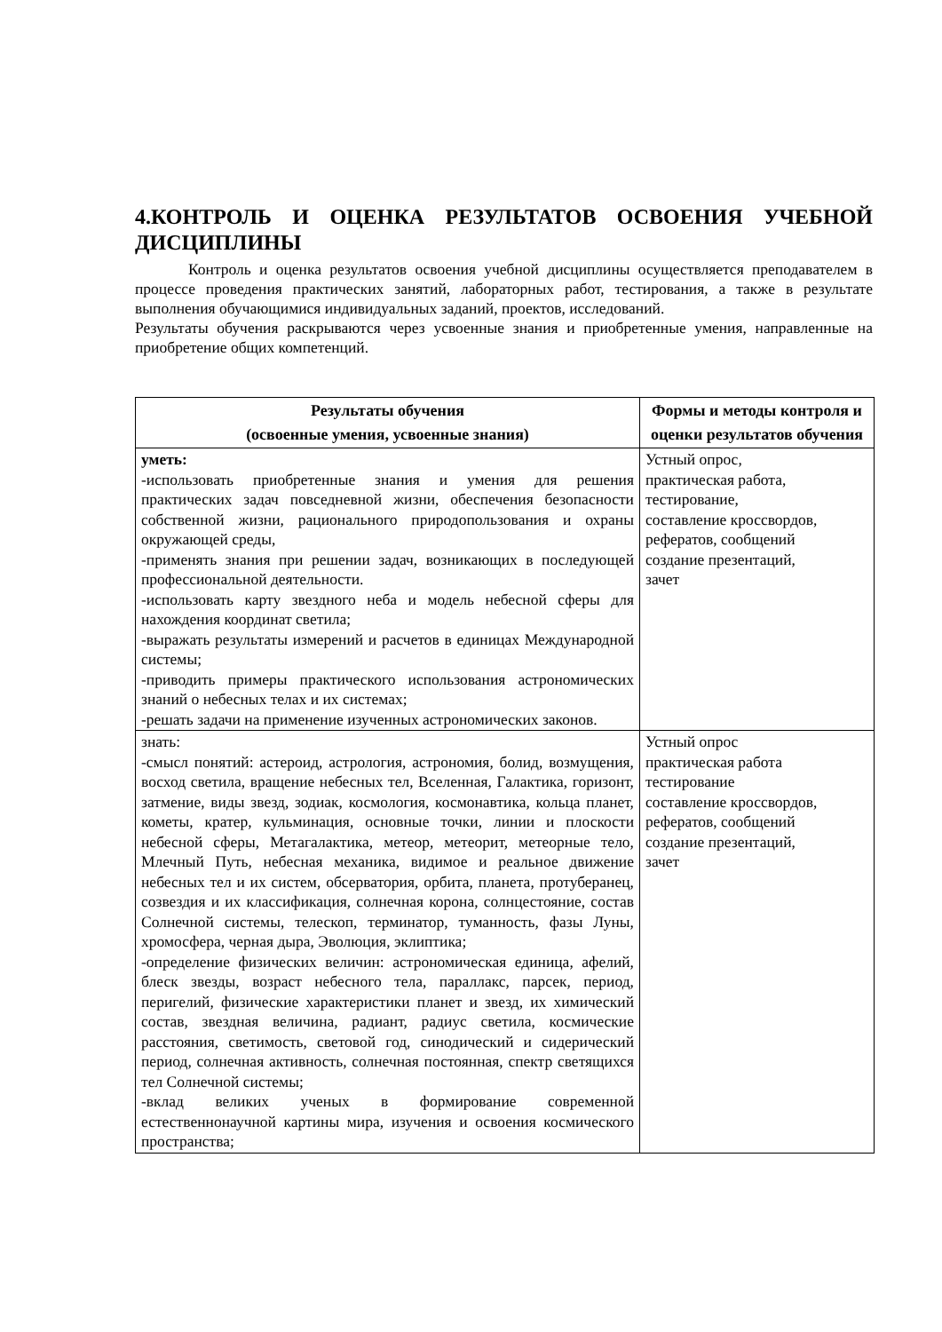4.КОНТРОЛЬ И ОЦЕНКА РЕЗУЛЬТАТОВ ОСВОЕНИЯ УЧЕБНОЙ ДИСЦИПЛИНЫ
Контроль и оценка результатов освоения учебной дисциплины осуществляется преподавателем в процессе проведения практических занятий, лабораторных работ, тестирования, а также в результате выполнения обучающимися индивидуальных заданий, проектов, исследований.
Результаты обучения раскрываются через усвоенные знания и приобретенные умения, направленные на приобретение общих компетенций.
| Результаты обучения (освоенные умения, усвоенные знания) | Формы и методы контроля и оценки результатов обучения |
| --- | --- |
| уметь: -использовать приобретенные знания и умения для решения практических задач повседневной жизни, обеспечения безопасности собственной жизни, рационального природопользования и охраны окружающей среды, -применять знания при решении задач, возникающих в последующей профессиональной деятельности. -использовать карту звездного неба и модель небесной сферы для нахождения координат светила; -выражать результаты измерений и расчетов в единицах Международной системы; -приводить примеры практического использования астрономических знаний о небесных телах и их системах; -решать задачи на применение изученных астрономических законов. | Устный опрос, практическая работа, тестирование, составление кроссвордов, рефератов, сообщений создание презентаций, зачет |
| знать: -смысл понятий: астероид, астрология, астрономия, болид, возмущения, восход светила, вращение небесных тел, Вселенная, Галактика, горизонт, затмение, виды звезд, зодиак, космология, космонавтика, кольца планет, кометы, кратер, кульминация, основные точки, линии и плоскости небесной сферы, Метагалактика, метеор, метеорит, метеорные тело, Млечный Путь, небесная механика, видимое и реальное движение небесных тел и их систем, обсерватория, орбита, планета, протуберанец, созвездия и их классификация, солнечная корона, солнцестояние, состав Солнечной системы, телескоп, терминатор, туманность, фазы Луны, хромосфера, черная дыра, Эволюция, эклиптика; -определение физических величин: астрономическая единица, афелий, блеск звезды, возраст небесного тела, параллакс, парсек, период, перигелий, физические характеристики планет и звезд, их химический состав, звездная величина, радиант, радиус светила, космические расстояния, светимость, световой год, синодический и сидерический период, солнечная активность, солнечная постоянная, спектр светящихся тел Солнечной системы; -вклад великих ученых в формирование современной естественнонаучной картины мира, изучения и освоения космического пространства; | Устный опрос практическая работа тестирование составление кроссвордов, рефератов, сообщений создание презентаций, зачет |